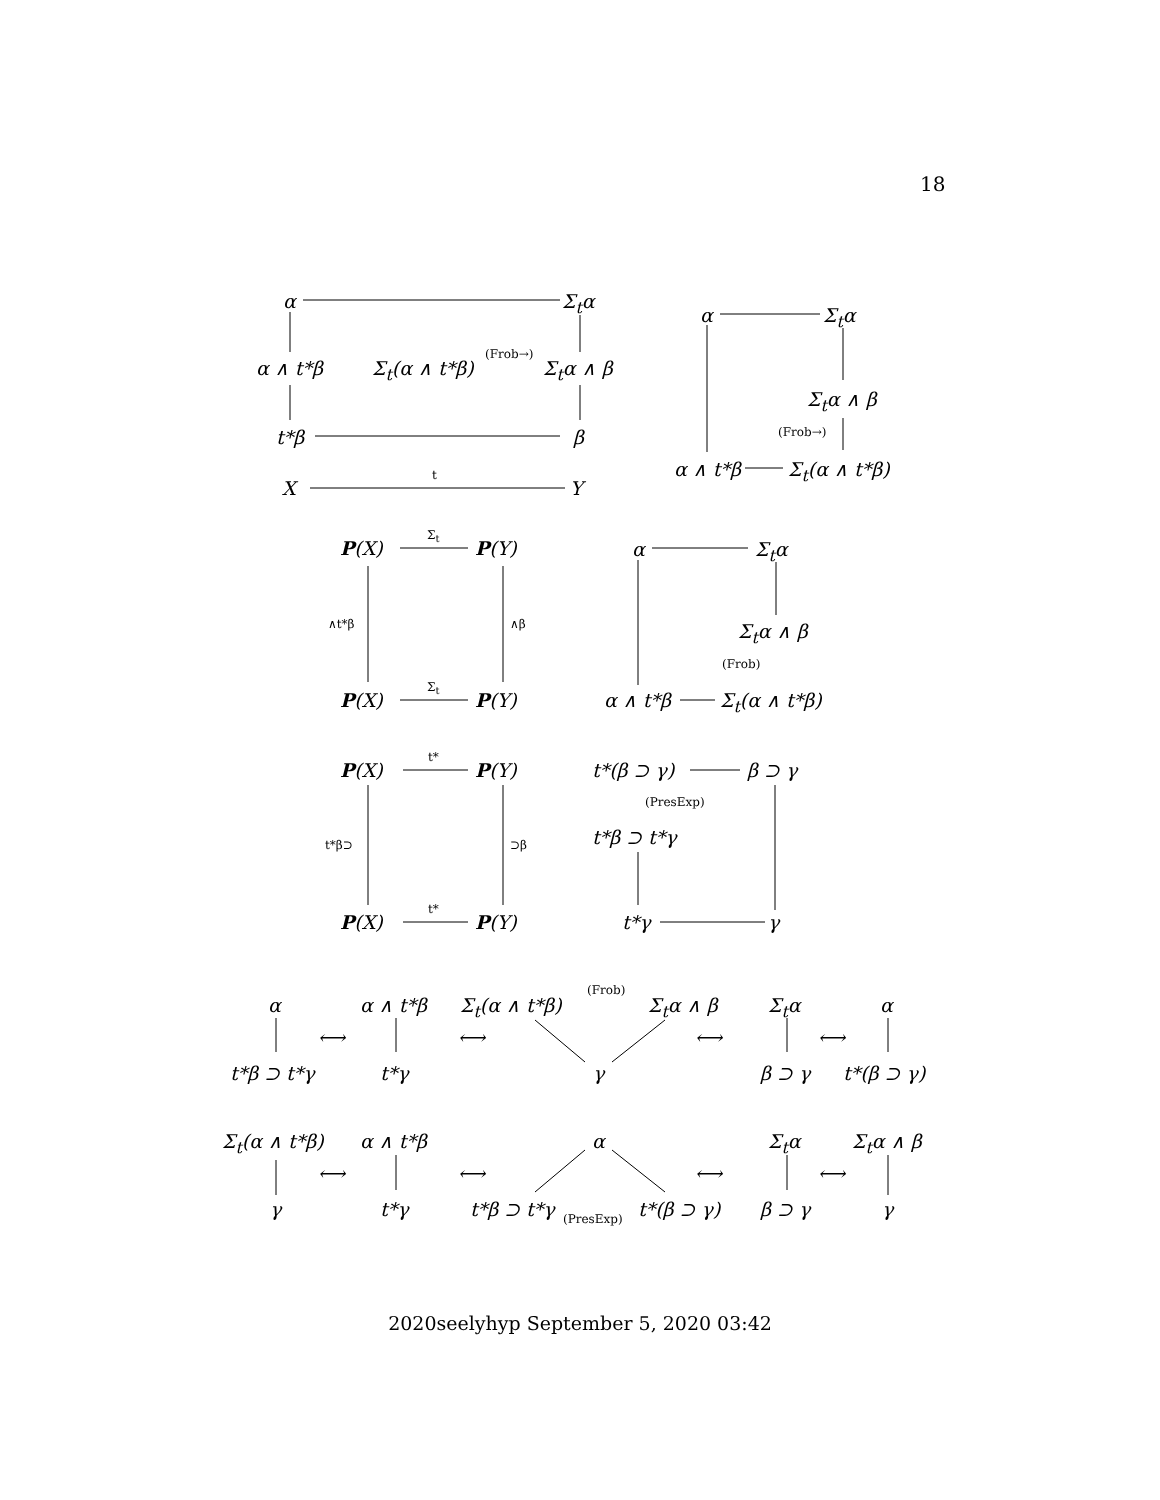18
α Σ<sub>t</sub>α
α ∧ t*β Σ<sub>t</sub>(α ∧ t*β)
(Frob→)
Σ<sub>t</sub>α ∧ β
t*β β
X
t
Y
α Σ<sub>t</sub>α
Σ<sub>t</sub>α ∧ β
(Frob→)
α ∧ t*β Σ<sub>t</sub>(α ∧ t*β)
P(X)
Σ<sub>t</sub>
P(Y)
∧t*β ∧β
P(X)
Σ<sub>t</sub>
P(Y)
α Σ<sub>t</sub>α
Σ<sub>t</sub>α ∧ β
(Frob)
α ∧ t*β Σ<sub>t</sub>(α ∧ t*β)
P(X)
t*
P(Y)
t*β⊃ ⊃β
P(X)
t*
P(Y)
t*(β ⊃ γ) β ⊃ γ
(PresExp)
t*β ⊃ t*γ
t*γ γ
α α ∧ t*β Σ<sub>t</sub>(α ∧ t*β)
(Frob)
Σ<sub>t</sub>α ∧ β Σ<sub>t</sub>α α
⟷ ⟷ ⟷ ⟷
t*β ⊃ t*γ t*γ γ β ⊃ γ t*(β ⊃ γ)
Σ<sub>t</sub>(α ∧ t*β) α ∧ t*β α Σ<sub>t</sub>α Σ<sub>t</sub>α ∧ β
⟷ ⟷ ⟷ ⟷
γ t*γ t*β ⊃ t*γ (PresExp) t*(β ⊃ γ) β ⊃ γ γ
2020seelyhyp September 5, 2020 03:42